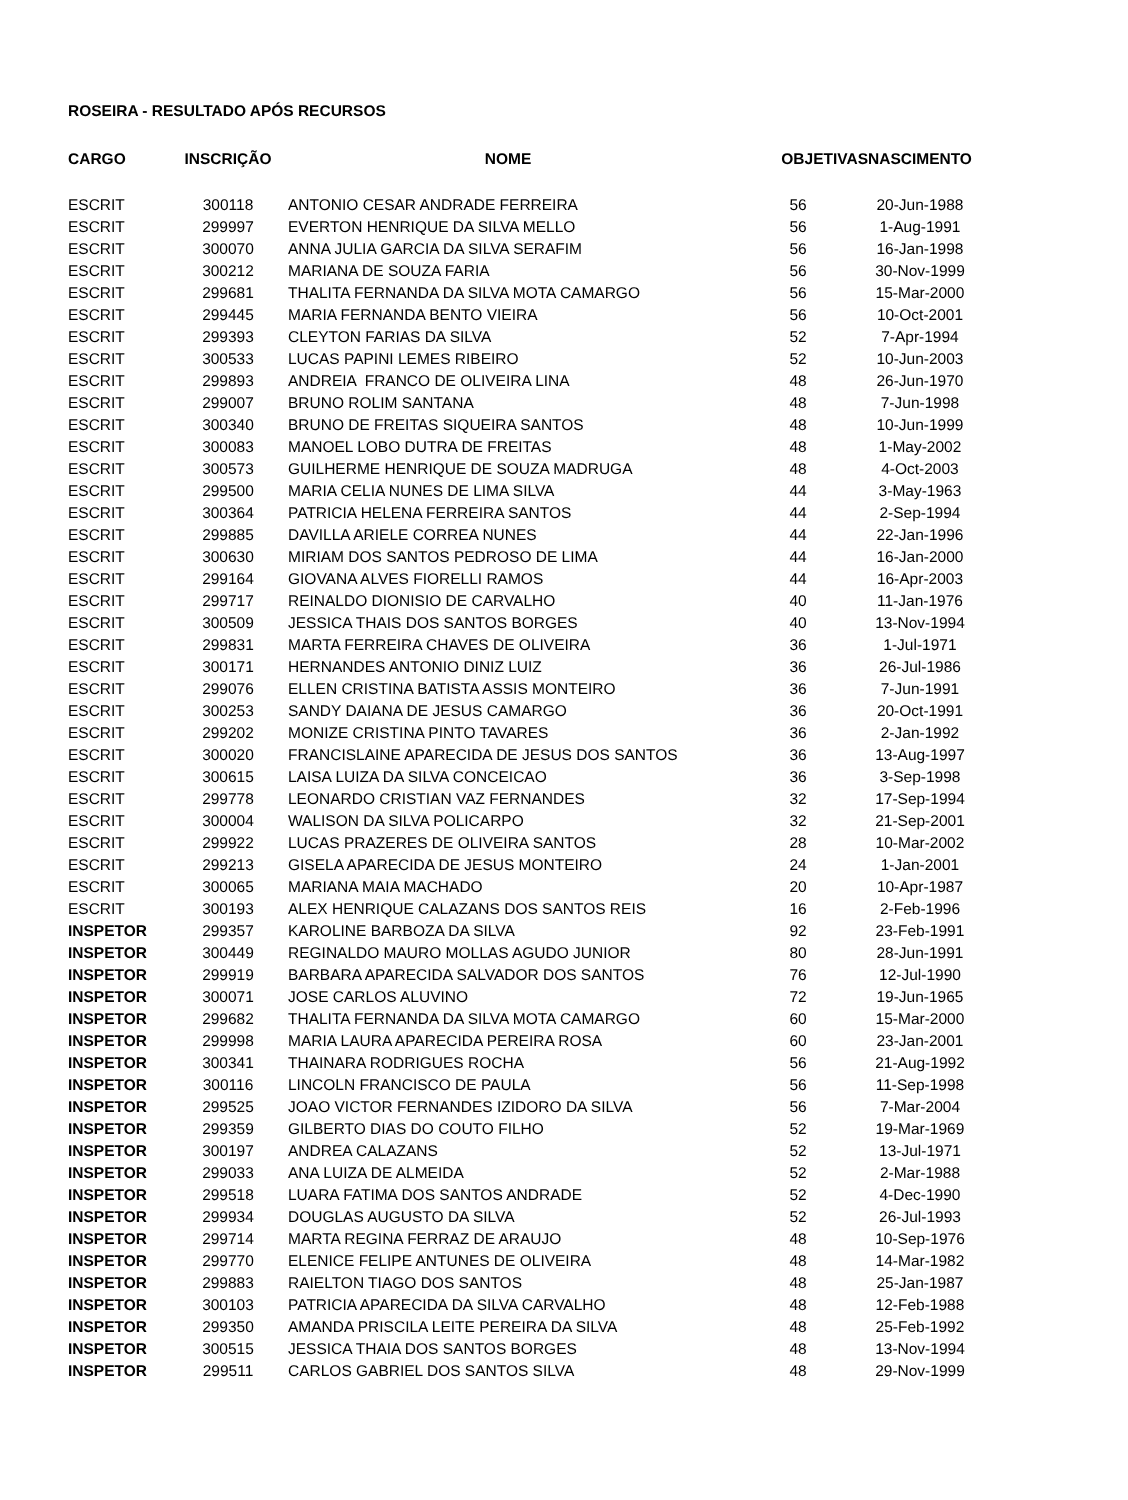ROSEIRA - RESULTADO APÓS RECURSOS
| CARGO | INSCRIÇÃO | NOME | OBJETIVAS | NASCIMENTO |
| --- | --- | --- | --- | --- |
| ESCRIT | 300118 | ANTONIO CESAR ANDRADE FERREIRA | 56 | 20-Jun-1988 |
| ESCRIT | 299997 | EVERTON HENRIQUE DA SILVA MELLO | 56 | 1-Aug-1991 |
| ESCRIT | 300070 | ANNA JULIA GARCIA DA SILVA SERAFIM | 56 | 16-Jan-1998 |
| ESCRIT | 300212 | MARIANA DE SOUZA FARIA | 56 | 30-Nov-1999 |
| ESCRIT | 299681 | THALITA FERNANDA DA SILVA MOTA CAMARGO | 56 | 15-Mar-2000 |
| ESCRIT | 299445 | MARIA FERNANDA BENTO VIEIRA | 56 | 10-Oct-2001 |
| ESCRIT | 299393 | CLEYTON FARIAS DA SILVA | 52 | 7-Apr-1994 |
| ESCRIT | 300533 | LUCAS PAPINI LEMES RIBEIRO | 52 | 10-Jun-2003 |
| ESCRIT | 299893 | ANDREIA FRANCO DE OLIVEIRA LINA | 48 | 26-Jun-1970 |
| ESCRIT | 299007 | BRUNO ROLIM SANTANA | 48 | 7-Jun-1998 |
| ESCRIT | 300340 | BRUNO DE FREITAS SIQUEIRA SANTOS | 48 | 10-Jun-1999 |
| ESCRIT | 300083 | MANOEL LOBO DUTRA DE FREITAS | 48 | 1-May-2002 |
| ESCRIT | 300573 | GUILHERME HENRIQUE DE SOUZA MADRUGA | 48 | 4-Oct-2003 |
| ESCRIT | 299500 | MARIA CELIA NUNES DE LIMA SILVA | 44 | 3-May-1963 |
| ESCRIT | 300364 | PATRICIA HELENA FERREIRA SANTOS | 44 | 2-Sep-1994 |
| ESCRIT | 299885 | DAVILLA ARIELE CORREA NUNES | 44 | 22-Jan-1996 |
| ESCRIT | 300630 | MIRIAM DOS SANTOS PEDROSO DE LIMA | 44 | 16-Jan-2000 |
| ESCRIT | 299164 | GIOVANA ALVES FIORELLI RAMOS | 44 | 16-Apr-2003 |
| ESCRIT | 299717 | REINALDO DIONISIO DE CARVALHO | 40 | 11-Jan-1976 |
| ESCRIT | 300509 | JESSICA THAIS DOS SANTOS BORGES | 40 | 13-Nov-1994 |
| ESCRIT | 299831 | MARTA FERREIRA CHAVES DE OLIVEIRA | 36 | 1-Jul-1971 |
| ESCRIT | 300171 | HERNANDES ANTONIO DINIZ LUIZ | 36 | 26-Jul-1986 |
| ESCRIT | 299076 | ELLEN CRISTINA BATISTA ASSIS MONTEIRO | 36 | 7-Jun-1991 |
| ESCRIT | 300253 | SANDY DAIANA DE JESUS CAMARGO | 36 | 20-Oct-1991 |
| ESCRIT | 299202 | MONIZE CRISTINA PINTO TAVARES | 36 | 2-Jan-1992 |
| ESCRIT | 300020 | FRANCISLAINE APARECIDA DE JESUS DOS SANTOS | 36 | 13-Aug-1997 |
| ESCRIT | 300615 | LAISA LUIZA DA SILVA CONCEICAO | 36 | 3-Sep-1998 |
| ESCRIT | 299778 | LEONARDO CRISTIAN VAZ FERNANDES | 32 | 17-Sep-1994 |
| ESCRIT | 300004 | WALISON DA SILVA POLICARPO | 32 | 21-Sep-2001 |
| ESCRIT | 299922 | LUCAS PRAZERES DE OLIVEIRA SANTOS | 28 | 10-Mar-2002 |
| ESCRIT | 299213 | GISELA APARECIDA DE JESUS MONTEIRO | 24 | 1-Jan-2001 |
| ESCRIT | 300065 | MARIANA MAIA MACHADO | 20 | 10-Apr-1987 |
| ESCRIT | 300193 | ALEX HENRIQUE CALAZANS DOS SANTOS REIS | 16 | 2-Feb-1996 |
| INSPETOR | 299357 | KAROLINE BARBOZA DA SILVA | 92 | 23-Feb-1991 |
| INSPETOR | 300449 | REGINALDO MAURO MOLLAS AGUDO JUNIOR | 80 | 28-Jun-1991 |
| INSPETOR | 299919 | BARBARA APARECIDA SALVADOR DOS SANTOS | 76 | 12-Jul-1990 |
| INSPETOR | 300071 | JOSE CARLOS ALUVINO | 72 | 19-Jun-1965 |
| INSPETOR | 299682 | THALITA FERNANDA DA SILVA MOTA CAMARGO | 60 | 15-Mar-2000 |
| INSPETOR | 299998 | MARIA LAURA APARECIDA PEREIRA ROSA | 60 | 23-Jan-2001 |
| INSPETOR | 300341 | THAINARA RODRIGUES ROCHA | 56 | 21-Aug-1992 |
| INSPETOR | 300116 | LINCOLN FRANCISCO DE PAULA | 56 | 11-Sep-1998 |
| INSPETOR | 299525 | JOAO VICTOR FERNANDES IZIDORO DA SILVA | 56 | 7-Mar-2004 |
| INSPETOR | 299359 | GILBERTO DIAS DO COUTO FILHO | 52 | 19-Mar-1969 |
| INSPETOR | 300197 | ANDREA CALAZANS | 52 | 13-Jul-1971 |
| INSPETOR | 299033 | ANA LUIZA DE ALMEIDA | 52 | 2-Mar-1988 |
| INSPETOR | 299518 | LUARA FATIMA DOS SANTOS ANDRADE | 52 | 4-Dec-1990 |
| INSPETOR | 299934 | DOUGLAS AUGUSTO DA SILVA | 52 | 26-Jul-1993 |
| INSPETOR | 299714 | MARTA REGINA FERRAZ DE ARAUJO | 48 | 10-Sep-1976 |
| INSPETOR | 299770 | ELENICE FELIPE ANTUNES DE OLIVEIRA | 48 | 14-Mar-1982 |
| INSPETOR | 299883 | RAIELTON TIAGO DOS SANTOS | 48 | 25-Jan-1987 |
| INSPETOR | 300103 | PATRICIA APARECIDA DA SILVA CARVALHO | 48 | 12-Feb-1988 |
| INSPETOR | 299350 | AMANDA PRISCILA LEITE PEREIRA DA SILVA | 48 | 25-Feb-1992 |
| INSPETOR | 300515 | JESSICA THAIA DOS SANTOS BORGES | 48 | 13-Nov-1994 |
| INSPETOR | 299511 | CARLOS GABRIEL DOS SANTOS SILVA | 48 | 29-Nov-1999 |